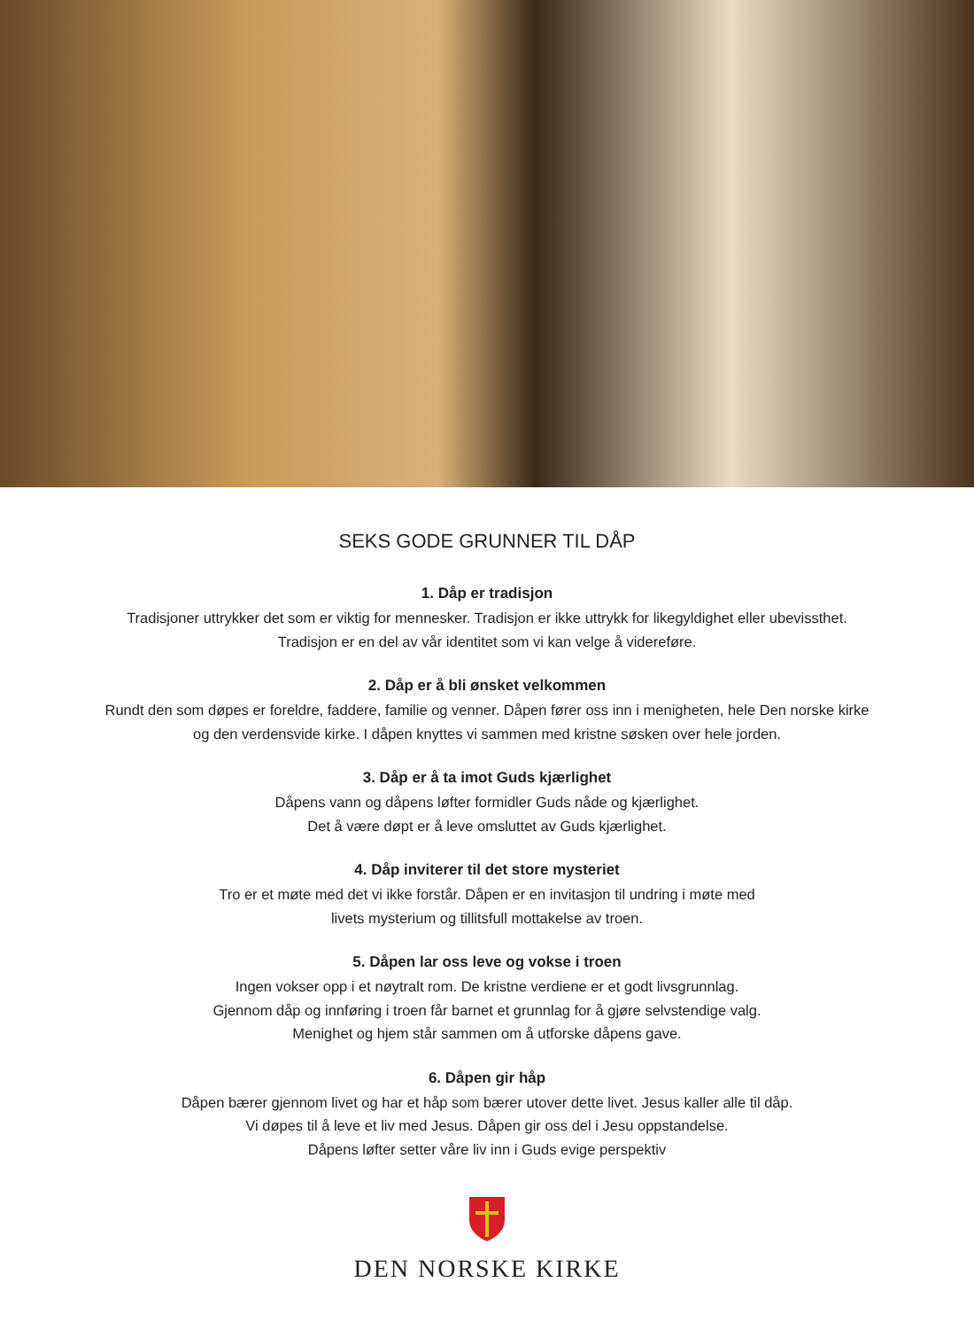SEKS GODE GRUNNER TIL DÅP
1. Dåp er tradisjon
Tradisjoner uttrykker det som er viktig for mennesker. Tradisjon er ikke uttrykk for likegyldighet eller ubevissthet.
Tradisjon er en del av vår identitet som vi kan velge å videreføre.
2. Dåp er å bli ønsket velkommen
Rundt den som døpes er foreldre, faddere, familie og venner. Dåpen fører oss inn i menigheten, hele Den norske kirke
og den verdensvide kirke. I dåpen knyttes vi sammen med kristne søsken over hele jorden.
3. Dåp er å ta imot Guds kjærlighet
Dåpens vann og dåpens løfter formidler Guds nåde og kjærlighet.
Det å være døpt er å leve omsluttet av Guds kjærlighet.
4. Dåp inviterer til det store mysteriet
Tro er et møte med det vi ikke forstår. Dåpen er en invitasjon til undring i møte med
livets mysterium og tillitsfull mottakelse av troen.
5. Dåpen lar oss leve og vokse i troen
Ingen vokser opp i et nøytralt rom. De kristne verdiene er et godt livsgrunnlag.
Gjennom dåp og innføring i troen får barnet et grunnlag for å gjøre selvstendige valg.
Menighet og hjem står sammen om å utforske dåpens gave.
6. Dåpen gir håp
Dåpen bærer gjennom livet og har et håp som bærer utover dette livet. Jesus kaller alle til dåp.
Vi døpes til å leve et liv med Jesus. Dåpen gir oss del i Jesu oppstandelse.
Dåpens løfter setter våre liv inn i Guds evige perspektiv
DEN NORSKE KIRKE